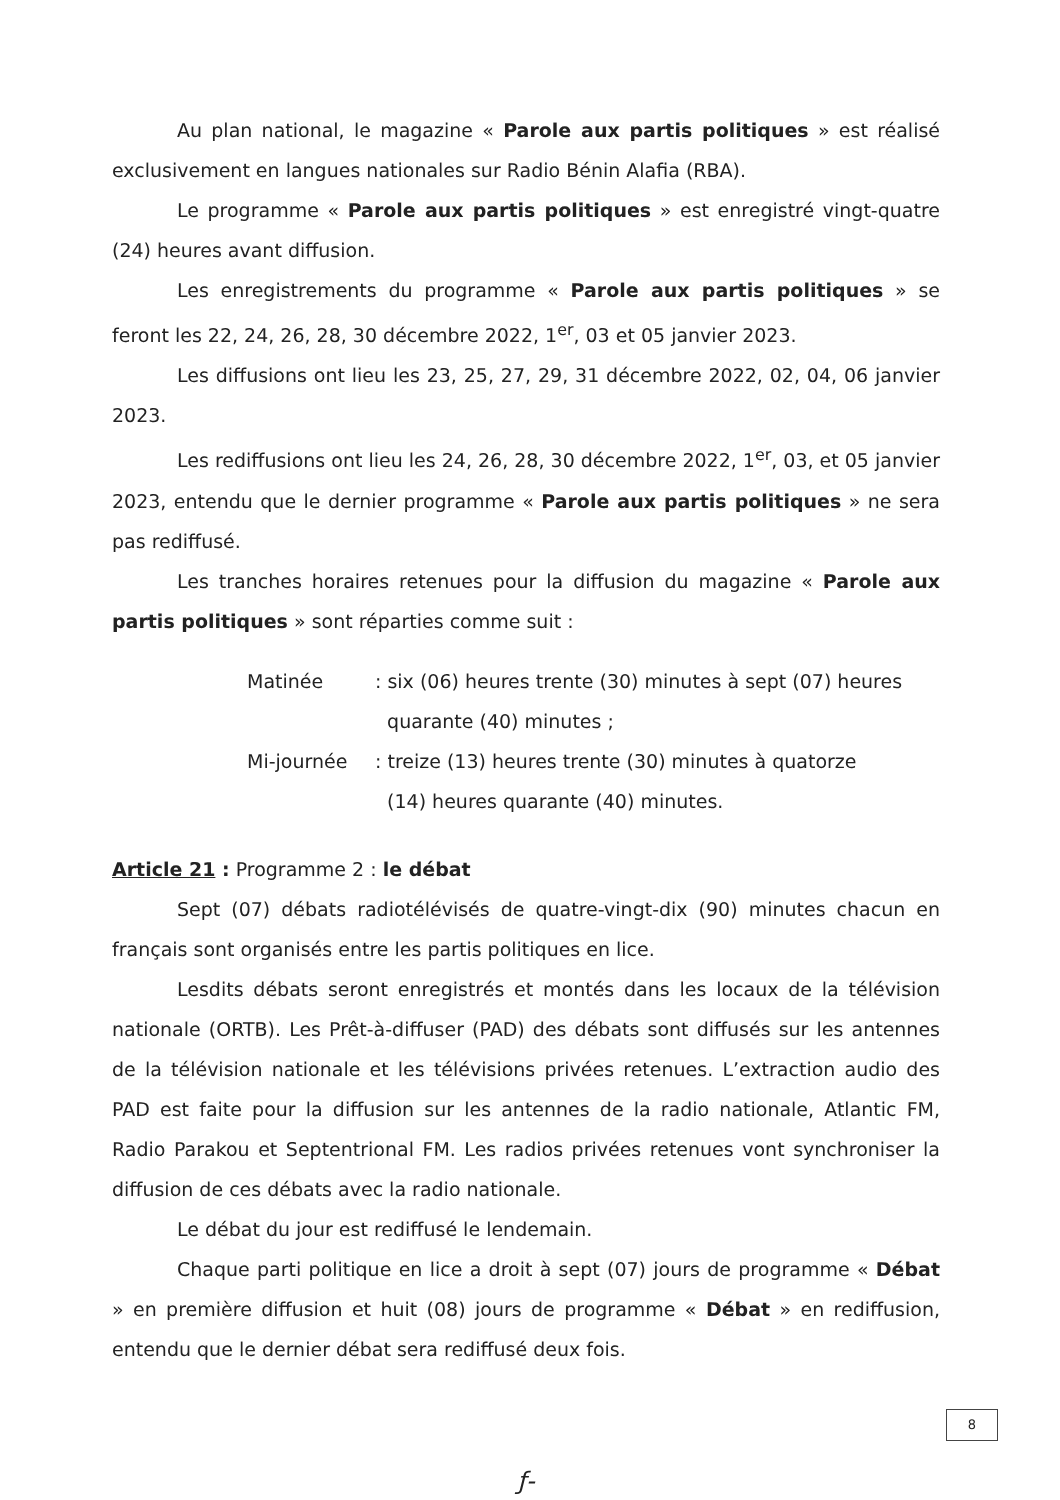Au plan national, le magazine « Parole aux partis politiques » est réalisé exclusivement en langues nationales sur Radio Bénin Alafia (RBA).
Le programme « Parole aux partis politiques » est enregistré vingt-quatre (24) heures avant diffusion.
Les enregistrements du programme « Parole aux partis politiques » se feront les 22, 24, 26, 28, 30 décembre 2022, 1<sup>er</sup>, 03 et 05 janvier 2023.
Les diffusions ont lieu les 23, 25, 27, 29, 31 décembre 2022, 02, 04, 06 janvier 2023.
Les rediffusions ont lieu les 24, 26, 28, 30 décembre 2022, 1<sup>er</sup>, 03, et 05 janvier 2023, entendu que le dernier programme « Parole aux partis politiques » ne sera pas rediffusé.
Les tranches horaires retenues pour la diffusion du magazine « Parole aux partis politiques » sont réparties comme suit :
| Matinée | : six (06) heures trente (30) minutes à sept (07) heures quarante (40) minutes ; |
| Mi-journée | : treize (13) heures trente (30) minutes à quatorze (14) heures quarante (40) minutes. |
Article 21 : Programme 2 : le débat
Sept (07) débats radiotélévisés de quatre-vingt-dix (90) minutes chacun en français sont organisés entre les partis politiques en lice.
Lesdits débats seront enregistrés et montés dans les locaux de la télévision nationale (ORTB). Les Prêt-à-diffuser (PAD) des débats sont diffusés sur les antennes de la télévision nationale et les télévisions privées retenues. L’extraction audio des PAD est faite pour la diffusion sur les antennes de la radio nationale, Atlantic FM, Radio Parakou et Septentrional FM. Les radios privées retenues vont synchroniser la diffusion de ces débats avec la radio nationale.
Le débat du jour est rediffusé le lendemain.
Chaque parti politique en lice a droit à sept (07) jours de programme « Débat » en première diffusion et huit (08) jours de programme « Débat » en rediffusion, entendu que le dernier débat sera rediffusé deux fois.
8
ƒ-